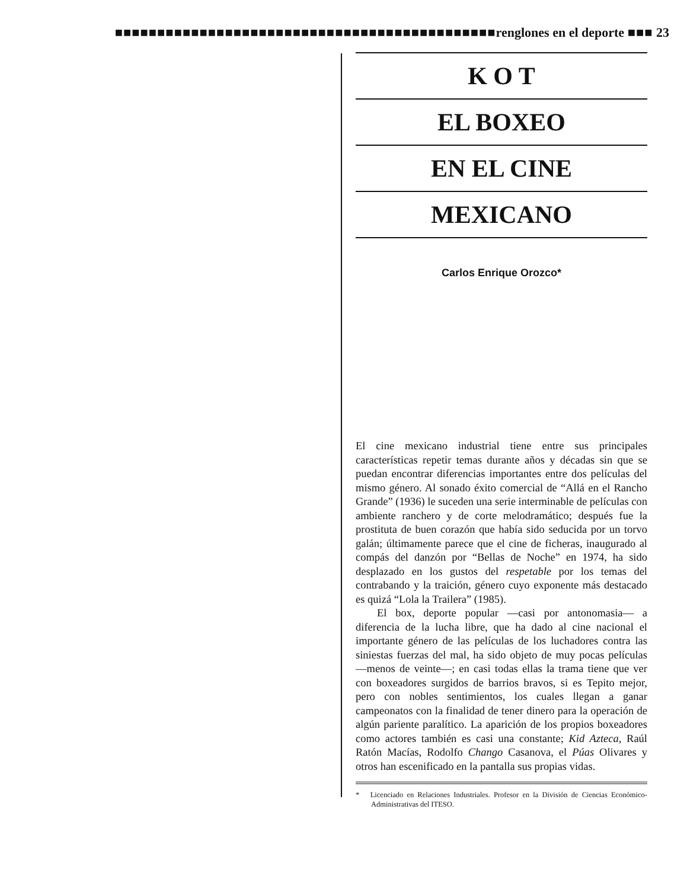■■■■■■■■■■■■■■■■■■■■■■■■■■■■■■■■■■■■■■■■■■■■■renglones en el deporte ■■■ 23
K O T
EL BOXEO
EN EL CINE
MEXICANO
Carlos Enrique Orozco*
El cine mexicano industrial tiene entre sus principales características repetir temas durante años y décadas sin que se puedan encontrar diferencias importantes entre dos películas del mismo género. Al sonado éxito comercial de “Allá en el Rancho Grande” (1936) le suceden una serie interminable de películas con ambiente ranchero y de corte melodramático; después fue la prostituta de buen corazón que había sido seducida por un torvo galán; últimamente parece que el cine de ficheras, inaugurado al compás del danzón por “Bellas de Noche” en 1974, ha sido desplazado en los gustos del respetable por los temas del contrabando y la traición, género cuyo exponente más destacado es quizá “Lola la Trailera” (1985).
El box, deporte popular —casi por antonomasia— a diferencia de la lucha libre, que ha dado al cine nacional el importante género de las películas de los luchadores contra las siniestas fuerzas del mal, ha sido objeto de muy pocas películas —menos de veinte—; en casi todas ellas la trama tiene que ver con boxeadores surgidos de barrios bravos, si es Tepito mejor, pero con nobles sentimientos, los cuales llegan a ganar campeonatos con la finalidad de tener dinero para la operación de algún pariente paralítico. La aparición de los propios boxeadores como actores también es casi una constante; Kid Azteca, Raúl Ratón Macías, Rodolfo Chango Casanova, el Púas Olivares y otros han escenificado en la pantalla sus propias vidas.
* Licenciado en Relaciones Industriales. Profesor en la División de Ciencias Económico-Administrativas del ITESO.